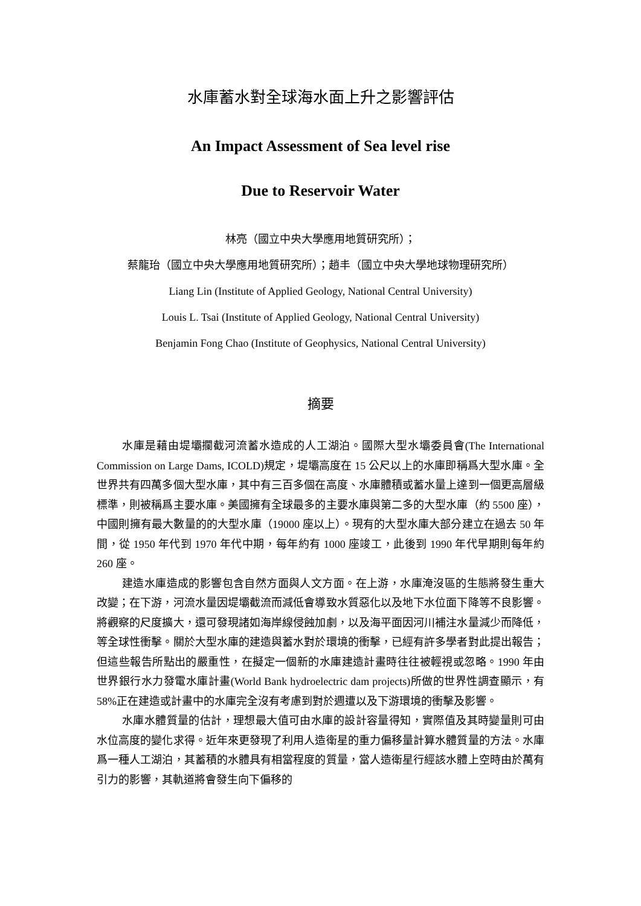水庫蓄水對全球海水面上升之影響評估
An Impact Assessment of Sea level rise
Due to Reservoir Water
林亮（國立中央大學應用地質研究所）；
蔡龍珆（國立中央大學應用地質研究所）；趙丰（國立中央大學地球物理研究所）
Liang Lin (Institute of Applied Geology, National Central University)
Louis L. Tsai (Institute of Applied Geology, National Central University)
Benjamin Fong Chao (Institute of Geophysics, National Central University)
摘要
水庫是藉由堤壩攔截河流蓄水造成的人工湖泊。國際大型水壩委員會(The International Commission on Large Dams, ICOLD)規定，堤壩高度在 15 公尺以上的水庫即稱爲大型水庫。全世界共有四萬多個大型水庫，其中有三百多個在高度、水庫體積或蓄水量上達到一個更高層級標準，則被稱爲主要水庫。美國擁有全球最多的主要水庫與第二多的大型水庫（約 5500 座），中國則擁有最大數量的的大型水庫（19000 座以上）。現有的大型水庫大部分建立在過去 50 年間，從 1950 年代到 1970 年代中期，每年約有 1000 座竣工，此後到 1990 年代早期則每年約 260 座。
建造水庫造成的影響包含自然方面與人文方面。在上游，水庫淹沒區的生態將發生重大改變；在下游，河流水量因堤壩截流而減低會導致水質惡化以及地下水位面下降等不良影響。將觀察的尺度擴大，還可發現諸如海岸線侵蝕加劇，以及海平面因河川補注水量減少而降低，等全球性衝擊。關於大型水庫的建造與蓄水對於環境的衝擊，已經有許多學者對此提出報告；但這些報告所點出的嚴重性，在擬定一個新的水庫建造計畫時往往被輕視或忽略。1990 年由世界銀行水力發電水庫計畫(World Bank hydroelectric dam projects)所做的世界性調查顯示，有 58%正在建造或計畫中的水庫完全沒有考慮到對於週遭以及下游環境的衝擊及影響。
水庫水體質量的估計，理想最大值可由水庫的設計容量得知，實際值及其時變量則可由水位高度的變化求得。近年來更發現了利用人造衛星的重力偏移量計算水體質量的方法。水庫爲一種人工湖泊，其蓄積的水體具有相當程度的質量，當人造衛星行經該水體上空時由於萬有引力的影響，其軌道將會發生向下偏移的